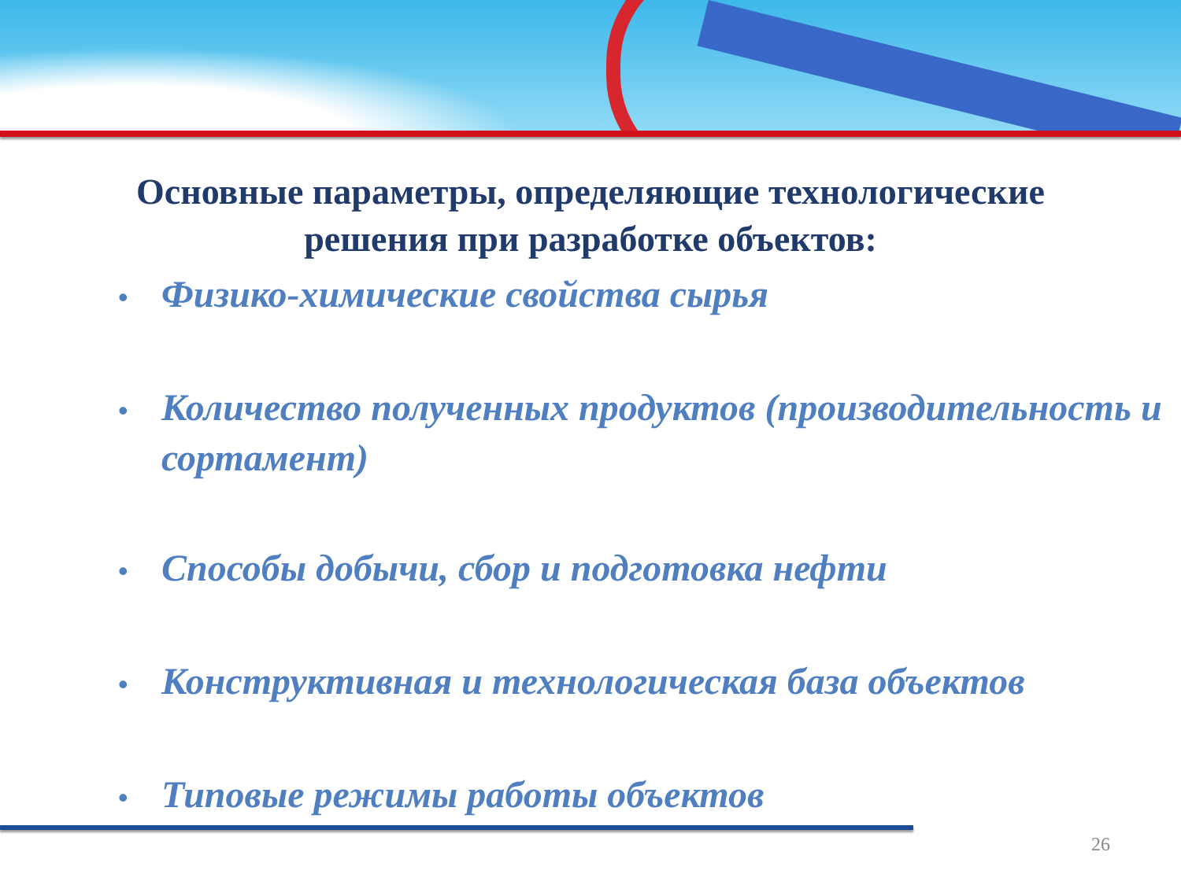Основные параметры, определяющие технологические
решения при разработке объектов:
• Физико-химические свойства сырья
• Количество полученных продуктов (производительность и сортамент)
• Способы добычи, сбор и подготовка нефти
• Конструктивная и технологическая база объектов
• Типовые режимы работы объектов
26